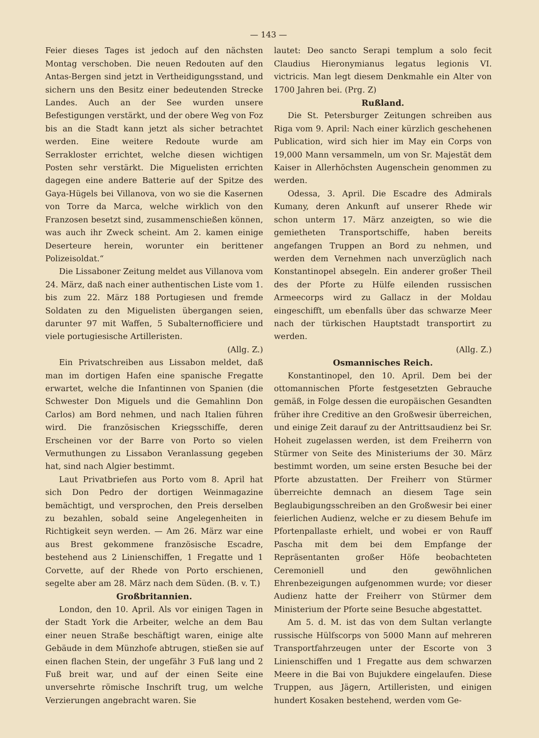— 143 —
Feier dieses Tages ist jedoch auf den nächsten Montag verschoben. Die neuen Redouten auf den Antas-Bergen sind jetzt in Vertheidigungsstand, und sichern uns den Besitz einer bedeutenden Strecke Landes. Auch an der See wurden unsere Befestigungen verstärkt, und der obere Weg von Foz bis an die Stadt kann jetzt als sicher betrachtet werden. Eine weitere Redoute wurde am Serrakloster errichtet, welche diesen wichtigen Posten sehr verstärkt. Die Miguelisten errichten dagegen eine andere Batterie auf der Spitze des Gaya-Hügels bei Villanova, von wo sie die Kasernen von Torre da Marca, welche wirklich von den Franzosen besetzt sind, zusammenschießen können, was auch ihr Zweck scheint. Am 2. kamen einige Deserteure herein, worunter ein berittener Polizeisoldat.“
Die Lissaboner Zeitung meldet aus Villanova vom 24. März, daß nach einer authentischen Liste vom 1. bis zum 22. März 188 Portugiesen und fremde Soldaten zu den Miguelisten übergangen seien, darunter 97 mit Waffen, 5 Subalternofficiere und viele portugiesische Artilleristen.
(Allg. Z.)
Ein Privatschreiben aus Lissabon meldet, daß man im dortigen Hafen eine spanische Fregatte erwartet, welche die Infantinnen von Spanien (die Schwester Don Miguels und die Gemahlinn Don Carlos) am Bord nehmen, und nach Italien führen wird. Die französischen Kriegsschiffe, deren Erscheinen vor der Barre von Porto so vielen Vermuthungen zu Lissabon Veranlassung gegeben hat, sind nach Algier bestimmt.
Laut Privatbriefen aus Porto vom 8. April hat sich Don Pedro der dortigen Weinmagazine bemächtigt, und versprochen, den Preis derselben zu bezahlen, sobald seine Angelegenheiten in Richtigkeit seyn werden. — Am 26. März war eine aus Brest gekommene französische Escadre, bestehend aus 2 Linienschiffen, 1 Fregatte und 1 Corvette, auf der Rhede von Porto erschienen, segelte aber am 28. März nach dem Süden. (B. v. T.)
Großbritannien.
London, den 10. April. Als vor einigen Tagen in der Stadt York die Arbeiter, welche an dem Bau einer neuen Straße beschäftigt waren, einige alte Gebäude in dem Münzhofe abtrugen, stießen sie auf einen flachen Stein, der ungefähr 3 Fuß lang und 2 Fuß breit war, und auf der einen Seite eine unversehrte römische Inschrift trug, um welche Verzierungen angebracht waren. Sie
lautet: Deo sancto Serapi templum a solo fecit Claudius Hieronymianus legatus legionis VI. victricis. Man legt diesem Denkmahle ein Alter von 1700 Jahren bei. (Prg. Z)
Rußland.
Die St. Petersburger Zeitungen schreiben aus Riga vom 9. April: Nach einer kürzlich geschehenen Publication, wird sich hier im May ein Corps von 19,000 Mann versammeln, um von Sr. Majestät dem Kaiser in Allerhöchsten Augenschein genommen zu werden.
Odessa, 3. April. Die Escadre des Admirals Kumany, deren Ankunft auf unserer Rhede wir schon unterm 17. März anzeigten, so wie die gemietheten Transportschiffe, haben bereits angefangen Truppen an Bord zu nehmen, und werden dem Vernehmen nach unverzüglich nach Konstantinopel absegeln. Ein anderer großer Theil des der Pforte zu Hülfe eilenden russischen Armeecorps wird zu Gallacz in der Moldau eingeschifft, um ebenfalls über das schwarze Meer nach der türkischen Hauptstadt transportirt zu werden.
(Allg. Z.)
Osmannisches Reich.
Konstantinopel, den 10. April. Dem bei der ottomannischen Pforte festgesetzten Gebrauche gemäß, in Folge dessen die europäischen Gesandten früher ihre Creditive an den Großwesir überreichen, und einige Zeit darauf zu der Antrittsaudienz bei Sr. Hoheit zugelassen werden, ist dem Freiherrn von Stürmer von Seite des Ministeriums der 30. März bestimmt worden, um seine ersten Besuche bei der Pforte abzustatten. Der Freiherr von Stürmer überreichte demnach an diesem Tage sein Beglaubigungsschreiben an den Großwesir bei einer feierlichen Audienz, welche er zu diesem Behufe im Pfortenpallaste erhielt, und wobei er von Rauff Pascha mit dem bei dem Empfange der Repräsentanten großer Höfe beobachteten Ceremoniell und den gewöhnlichen Ehrenbezeigungen aufgenommen wurde; vor dieser Audienz hatte der Freiherr von Stürmer dem Ministerium der Pforte seine Besuche abgestattet.
Am 5. d. M. ist das von dem Sultan verlangte russische Hülfscorps von 5000 Mann auf mehreren Transportfahrzeugen unter der Escorte von 3 Linienschiffen und 1 Fregatte aus dem schwarzen Meere in die Bai von Bujukdere eingelaufen. Diese Truppen, aus Jägern, Artilleristen, und einigen hundert Kosaken bestehend, werden vom Ge-